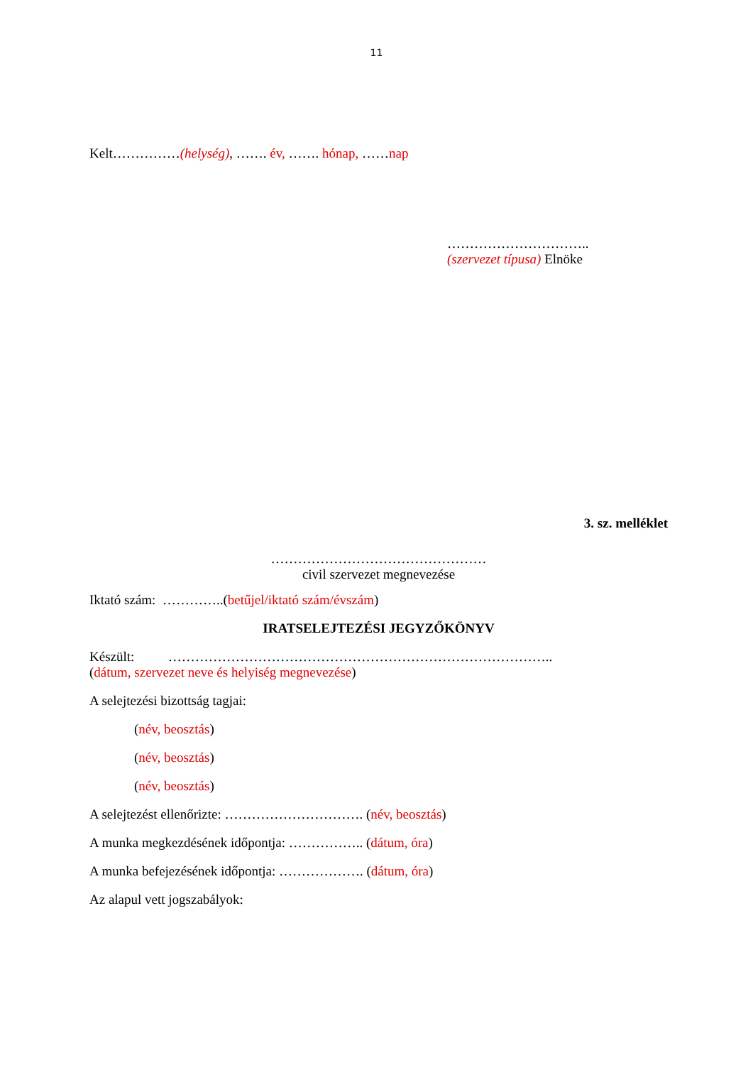11
Kelt……………(helység), ……. év, ……. hónap, ……nap
…………………………..
(szervezet típusa) Elnöke
3. sz. melléklet
…………………………………………
civil szervezet megnevezése
Iktató szám: …………..(betűjel/iktató szám/évszám)
IRATSELEJTEZÉSI JEGYZŐKÖNYV
Készült: …………………………………………………………………………..
(dátum, szervezet neve és helyiség megnevezése)
A selejtezési bizottság tagjai:
(név, beosztás)
(név, beosztás)
(név, beosztás)
A selejtezést ellenőrizte: …………………………. (név, beosztás)
A munka megkezdésének időpontja: …………….. (dátum, óra)
A munka befejezésének időpontja: ………………. (dátum, óra)
Az alapul vett jogszabályok: